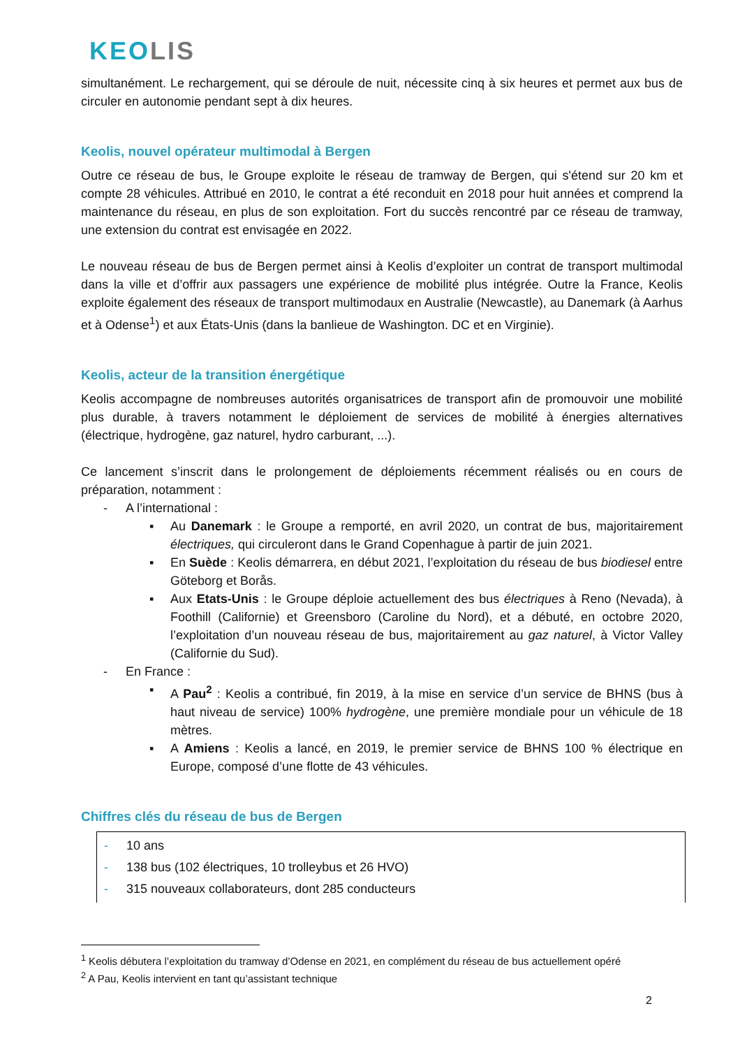KEOLIS
simultanément. Le rechargement, qui se déroule de nuit, nécessite cinq à six heures et permet aux bus de circuler en autonomie pendant sept à dix heures.
Keolis, nouvel opérateur multimodal à Bergen
Outre ce réseau de bus, le Groupe exploite le réseau de tramway de Bergen, qui s'étend sur 20 km et compte 28 véhicules. Attribué en 2010, le contrat a été reconduit en 2018 pour huit années et comprend la maintenance du réseau, en plus de son exploitation. Fort du succès rencontré par ce réseau de tramway, une extension du contrat est envisagée en 2022.
Le nouveau réseau de bus de Bergen permet ainsi à Keolis d’exploiter un contrat de transport multimodal dans la ville et d’offrir aux passagers une expérience de mobilité plus intégrée. Outre la France, Keolis exploite également des réseaux de transport multimodaux en Australie (Newcastle), au Danemark (à Aarhus et à Odense<sup>1</sup>) et aux États-Unis (dans la banlieue de Washington. DC et en Virginie).
Keolis, acteur de la transition énergétique
Keolis accompagne de nombreuses autorités organisatrices de transport afin de promouvoir une mobilité plus durable, à travers notamment le déploiement de services de mobilité à énergies alternatives (électrique, hydrogène, gaz naturel, hydro carburant, ...).
Ce lancement s’inscrit dans le prolongement de déploiements récemment réalisés ou en cours de préparation, notamment :
- A l’international :
▪ Au Danemark : le Groupe a remporté, en avril 2020, un contrat de bus, majoritairement électriques, qui circuleront dans le Grand Copenhague à partir de juin 2021.
▪ En Suède : Keolis démarrera, en début 2021, l’exploitation du réseau de bus biodiesel entre Göteborg et Borås.
▪ Aux Etats-Unis : le Groupe déploie actuellement des bus électriques à Reno (Nevada), à Foothill (Californie) et Greensboro (Caroline du Nord), et a débuté, en octobre 2020, l’exploitation d’un nouveau réseau de bus, majoritairement au gaz naturel, à Victor Valley (Californie du Sud).
- En France :
▪ A Pau<sup>2</sup> : Keolis a contribué, fin 2019, à la mise en service d’un service de BHNS (bus à haut niveau de service) 100% hydrogène, une première mondiale pour un véhicule de 18 mètres.
▪ A Amiens : Keolis a lancé, en 2019, le premier service de BHNS 100 % électrique en Europe, composé d’une flotte de 43 véhicules.
Chiffres clés du réseau de bus de Bergen
- 10 ans
- 138 bus (102 électriques, 10 trolleybus et 26 HVO)
- 315 nouveaux collaborateurs, dont 285 conducteurs
<sup>1</sup> Keolis débutera l’exploitation du tramway d’Odense en 2021, en complément du réseau de bus actuellement opéré
<sup>2</sup> A Pau, Keolis intervient en tant qu’assistant technique
2